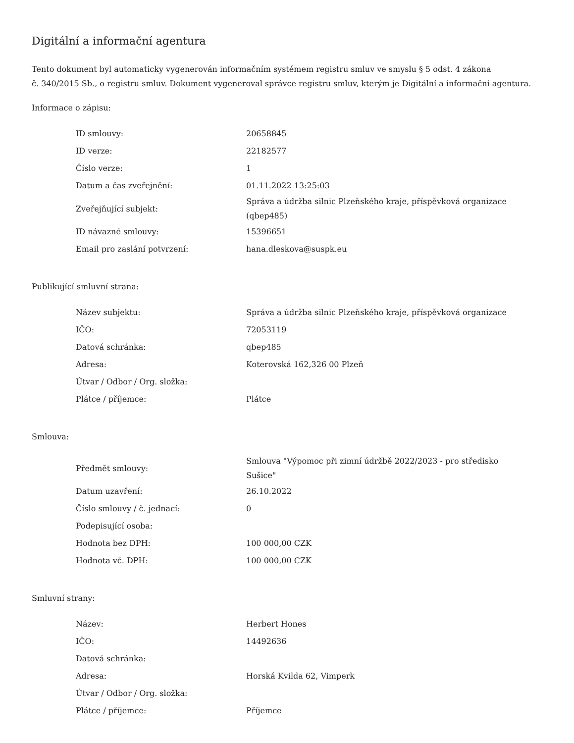Digitální a informační agentura
Tento dokument byl automaticky vygenerován informačním systémem registru smluv ve smyslu § 5 odst. 4 zákona
č. 340/2015 Sb., o registru smluv. Dokument vygeneroval správce registru smluv, kterým je Digitální a informační agentura.
Informace o zápisu:
| ID smlouvy: | 20658845 |
| ID verze: | 22182577 |
| Číslo verze: | 1 |
| Datum a čas zveřejnění: | 01.11.2022 13:25:03 |
| Zveřejňující subjekt: | Správa a údržba silnic Plzeňského kraje, příspěvková organizace (qbep485) |
| ID návazné smlouvy: | 15396651 |
| Email pro zaslání potvrzení: | hana.dleskova@suspk.eu |
Publikující smluvní strana:
| Název subjektu: | Správa a údržba silnic Plzeňského kraje, příspěvková organizace |
| IČO: | 72053119 |
| Datová schránka: | qbep485 |
| Adresa: | Koterovská 162,326 00 Plzeň |
| Útvar / Odbor / Org. složka: | |
| Plátce / příjemce: | Plátce |
Smlouva:
| Předmět smlouvy: | Smlouva "Výpomoc při zimní údržbě 2022/2023 - pro středisko Sušice" |
| Datum uzavření: | 26.10.2022 |
| Číslo smlouvy / č. jednací: | 0 |
| Podepisující osoba: | |
| Hodnota bez DPH: | 100 000,00 CZK |
| Hodnota vč. DPH: | 100 000,00 CZK |
Smluvní strany:
| Název: | Herbert Hones |
| IČO: | 14492636 |
| Datová schránka: | |
| Adresa: | Horská Kvilda 62, Vimperk |
| Útvar / Odbor / Org. složka: | |
| Plátce / příjemce: | Příjemce |